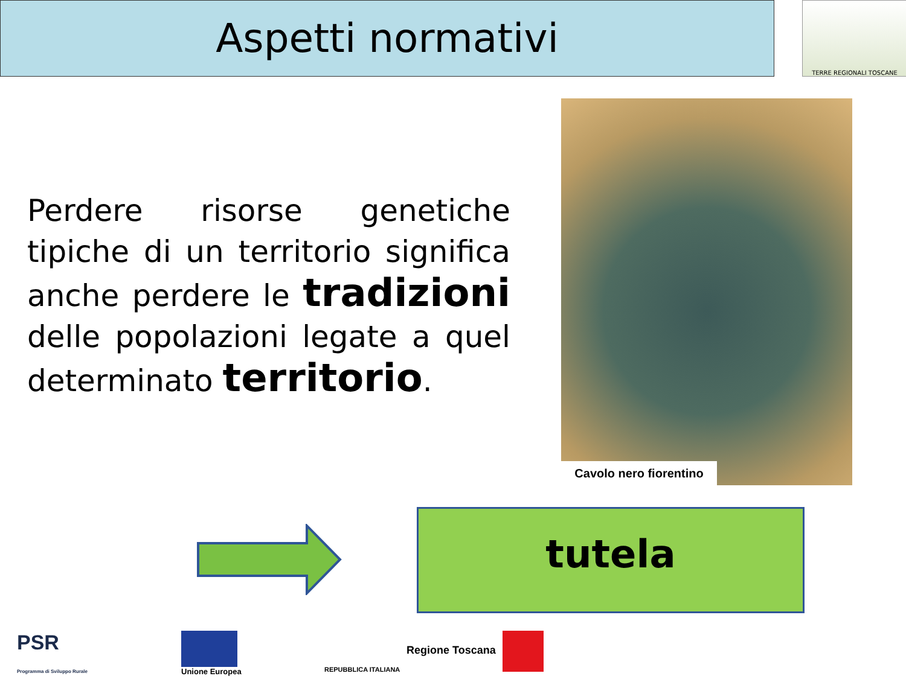Aspetti normativi TERRE REGIONALI TOSCANE
Perdere risorse genetiche tipiche di un territorio significa anche perdere le tradizioni delle popolazioni legate a quel determinato territorio.
Cavolo nero fiorentino
tutela
PSR
Programma di Sviluppo Rurale
Unione Europea REPUBBLICA ITALIANA
Regione Toscana